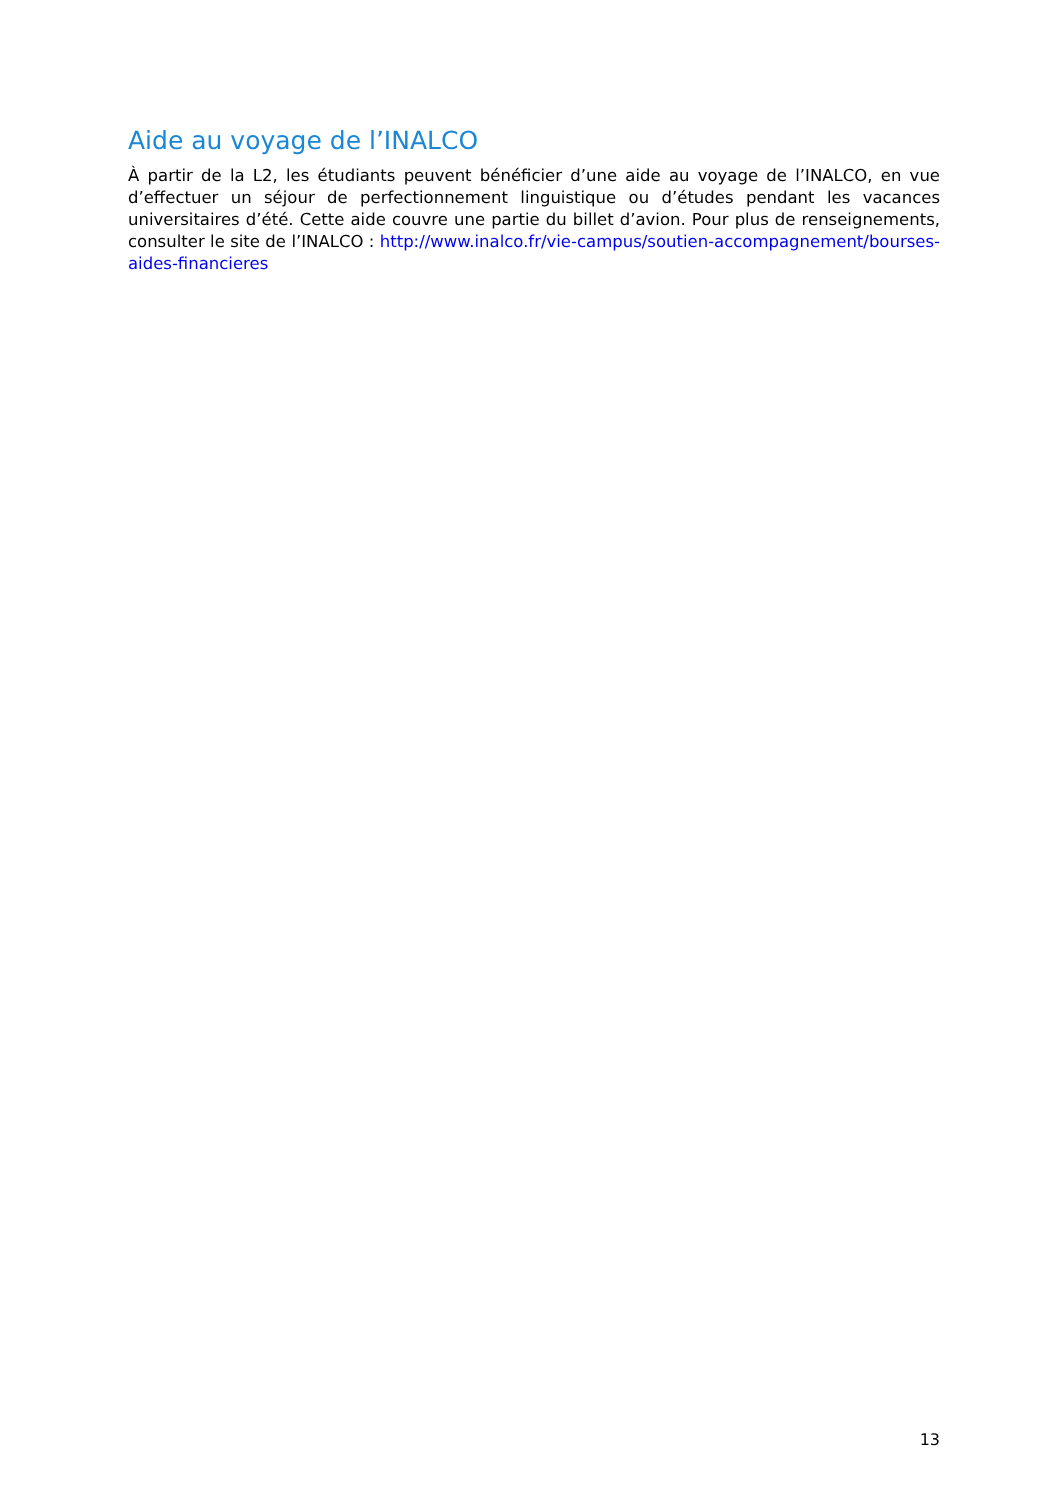Aide au voyage de l’INALCO
À partir de la L2, les étudiants peuvent bénéficier d’une aide au voyage de l’INALCO, en vue d’effectuer un séjour de perfectionnement linguistique ou d’études pendant les vacances universitaires d’été. Cette aide couvre une partie du billet d’avion. Pour plus de renseignements, consulter le site de l’INALCO : http://www.inalco.fr/vie-campus/soutien-accompagnement/bourses-aides-financieres
13